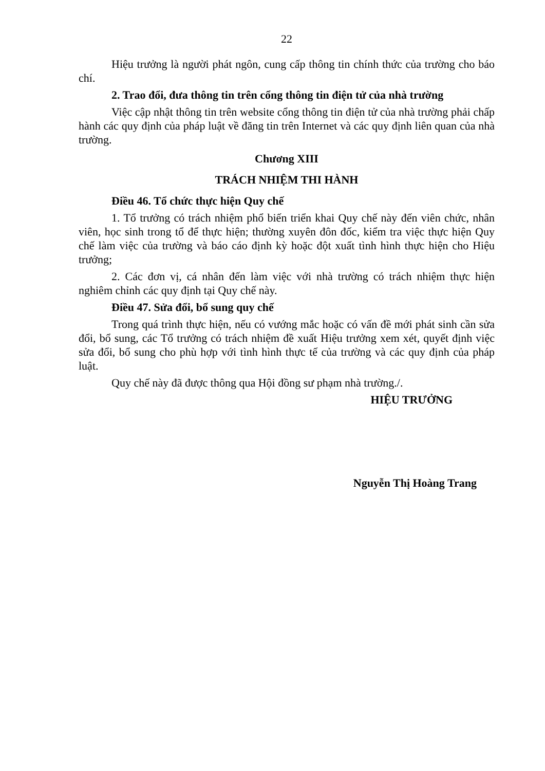22
Hiệu trưởng là người phát ngôn, cung cấp thông tin chính thức của trường cho báo chí.
2. Trao đổi, đưa thông tin trên cổng thông tin điện tử của nhà trường
Việc cập nhật thông tin trên website cổng thông tin điện tử của nhà trường phải chấp hành các quy định của pháp luật về đăng tin trên Internet và các quy định liên quan của nhà trường.
Chương XIII
TRÁCH NHIỆM THI HÀNH
Điều 46. Tổ chức thực hiện Quy chế
1. Tổ trưởng có trách nhiệm phổ biến triển khai Quy chế này đến viên chức, nhân viên, học sinh trong tổ để thực hiện; thường xuyên đôn đốc, kiểm tra việc thực hiện Quy chế làm việc của trường và báo cáo định kỳ hoặc đột xuất tình hình thực hiện cho Hiệu trưởng;
2. Các đơn vị, cá nhân đến làm việc với nhà trường có trách nhiệm thực hiện nghiêm chỉnh các quy định tại Quy chế này.
Điều 47. Sửa đổi, bổ sung quy chế
Trong quá trình thực hiện, nếu có vướng mắc hoặc có vấn đề mới phát sinh cần sửa đổi, bổ sung, các Tổ trưởng có trách nhiệm đề xuất Hiệu trưởng xem xét, quyết định việc sửa đổi, bổ sung cho phù hợp với tình hình thực tế của trường và các quy định của pháp luật.
Quy chế này đã được thông qua Hội đồng sư phạm nhà trường./.
HIỆU TRƯỞNG
Nguyễn Thị Hoàng Trang